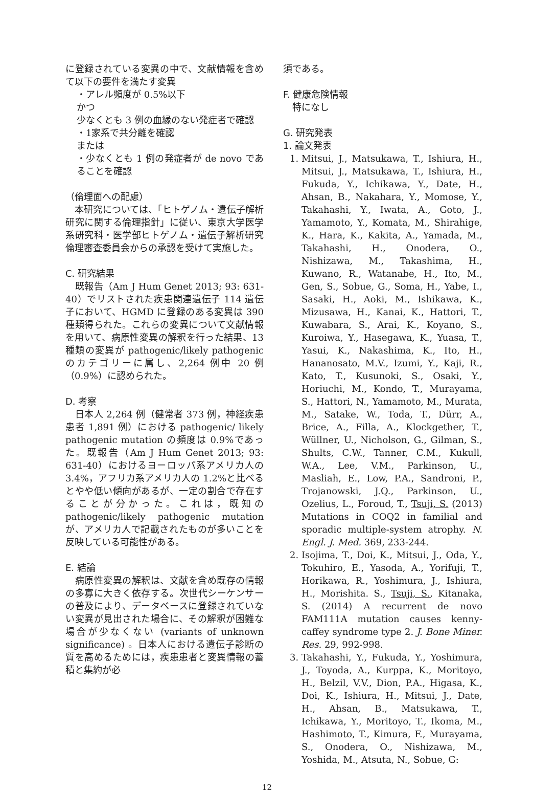に登録されている変異の中で、文献情報を含めて以下の要件を満たす変異
・アレル頻度が 0.5%以下
かつ
少なくとも 3 例の血縁のない発症者で確認
・1家系で共分離を確認
または
・少なくとも 1 例の発症者が de novo であることを確認
（倫理面への配慮）
　本研究については、「ヒトゲノム・遺伝子解析研究に関する倫理指針」に従い、東京大学医学系研究科・医学部ヒトゲノム・遺伝子解析研究倫理審査委員会からの承認を受けて実施した。
C. 研究結果
　既報告（Am J Hum Genet 2013; 93: 631-40）でリストされた疾患関連遺伝子 114 遺伝子において、HGMD に登録のある変異は 390 種類得られた。これらの変異について文献情報を用いて、病原性変異の解釈を行った結果、13 種類の変異が pathogenic/likely pathogenic のカテゴリーに属し、2,264 例中 20 例（0.9%）に認められた。
D. 考察
　日本人 2,264 例（健常者 373 例，神経疾患患者 1,891 例）における pathogenic/ likely pathogenic mutation の頻度は 0.9%であった。既報告（Am J Hum Genet 2013; 93: 631-40）におけるヨーロッパ系アメリカ人の 3.4%，アフリカ系アメリカ人の 1.2%と比べるとやや低い傾向があるが、一定の割合で存在することが分かった。これは，既知の pathogenic/likely pathogenic mutation が、アメリカ人で記載されたものが多いことを反映している可能性がある。
E. 結論
　病原性変異の解釈は、文献を含め既存の情報の多寡に大きく依存する。次世代シーケンサーの普及により、データベースに登録されていない変異が見出された場合に、その解釈が困難な場合が少なくない (variants of unknown significance) 。日本人における遺伝子診断の質を高めるためには，疾患患者と変異情報の蓄積と集約が必
須である。
F. 健康危険情報
　特になし
G. 研究発表
1. 論文発表
1. Mitsui, J., Matsukawa, T., Ishiura, H., Mitsui, J., Matsukawa, T., Ishiura, H., Fukuda, Y., Ichikawa, Y., Date, H., Ahsan, B., Nakahara, Y., Momose, Y., Takahashi, Y., Iwata, A., Goto, J., Yamamoto, Y., Komata, M., Shirahige, K., Hara, K., Kakita, A., Yamada, M., Takahashi, H., Onodera, O., Nishizawa, M., Takashima, H., Kuwano, R., Watanabe, H., Ito, M., Gen, S., Sobue, G., Soma, H., Yabe, I., Sasaki, H., Aoki, M., Ishikawa, K., Mizusawa, H., Kanai, K., Hattori, T., Kuwabara, S., Arai, K., Koyano, S., Kuroiwa, Y., Hasegawa, K., Yuasa, T., Yasui, K., Nakashima, K., Ito, H., Hananosato, M.V., Izumi, Y., Kaji, R., Kato, T., Kusunoki, S., Osaki, Y., Horiuchi, M., Kondo, T., Murayama, S., Hattori, N., Yamamoto, M., Murata, M., Satake, W., Toda, T., Dürr, A., Brice, A., Filla, A., Klockgether, T., Wüllner, U., Nicholson, G., Gilman, S., Shults, C.W., Tanner, C.M., Kukull, W.A., Lee, V.M., Parkinson, U., Masliah, E., Low, P.A., Sandroni, P., Trojanowski, J.Q., Parkinson, U., Ozelius, L., Foroud, T., Tsuji, S. (2013) Mutations in COQ2 in familial and sporadic multiple-system atrophy. N. Engl. J. Med. 369, 233-244.
2. Isojima, T., Doi, K., Mitsui, J., Oda, Y., Tokuhiro, E., Yasoda, A., Yorifuji, T., Horikawa, R., Yoshimura, J., Ishiura, H., Morishita. S., Tsuji, S., Kitanaka, S. (2014) A recurrent de novo FAM111A mutation causes kenny-caffey syndrome type 2. J. Bone Miner. Res. 29, 992-998.
3. Takahashi, Y., Fukuda, Y., Yoshimura, J., Toyoda, A., Kurppa, K., Moritoyo, H., Belzil, V.V., Dion, P.A., Higasa, K., Doi, K., Ishiura, H., Mitsui, J., Date, H., Ahsan, B., Matsukawa, T., Ichikawa, Y., Moritoyo, T., Ikoma, M., Hashimoto, T., Kimura, F., Murayama, S., Onodera, O., Nishizawa, M., Yoshida, M., Atsuta, N., Sobue, G:
12